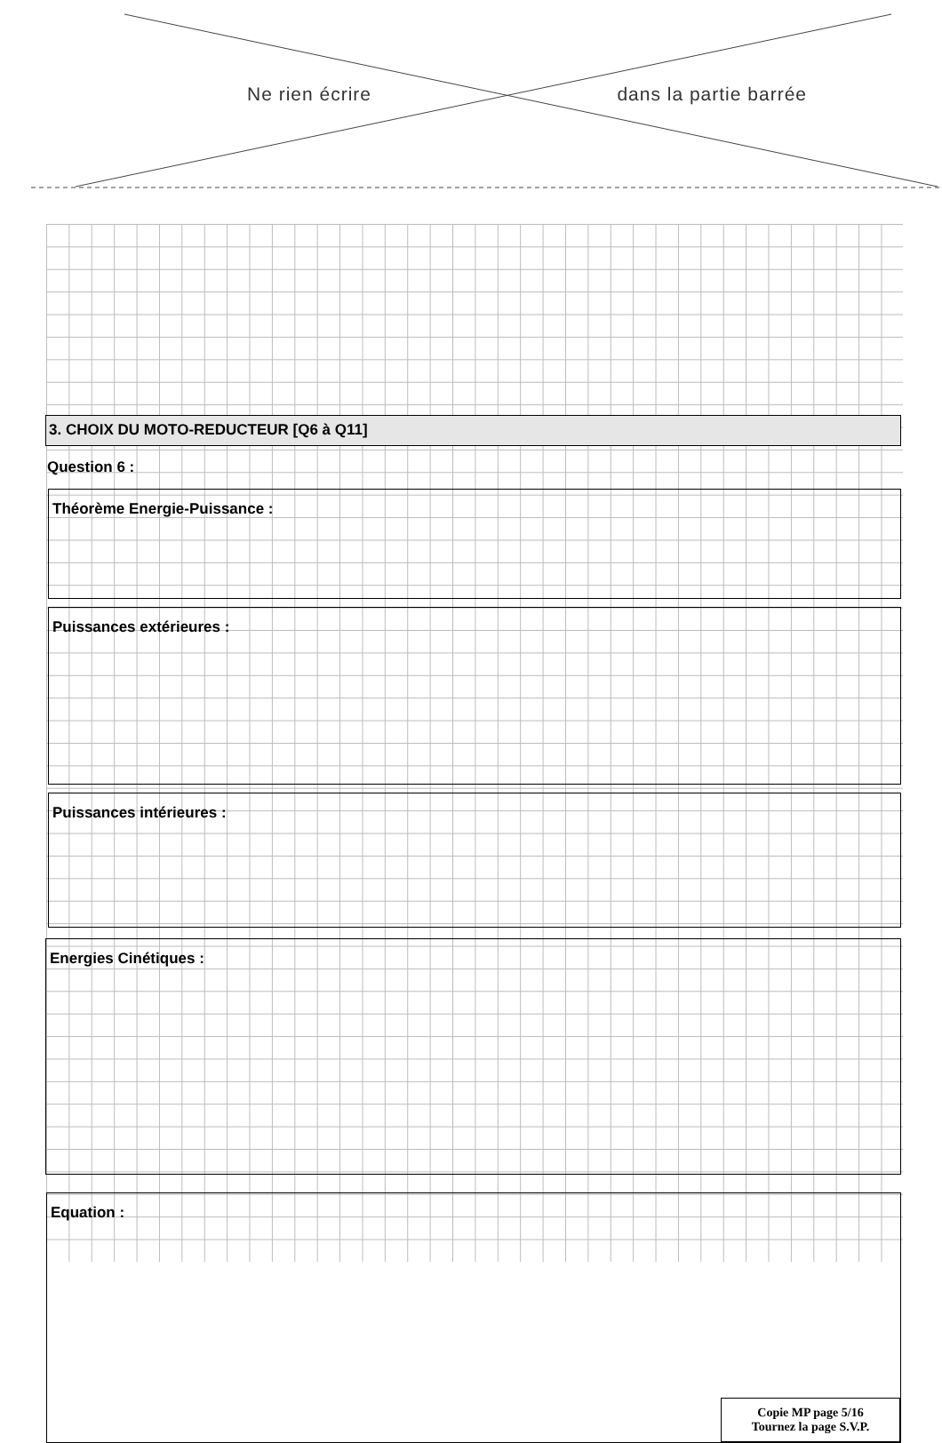Ne rien écrire dans la partie barrée
3. CHOIX DU MOTO-REDUCTEUR [Q6 à Q11]
Question 6 :
Théorème Energie-Puissance :
Puissances extérieures :
Puissances intérieures :
Energies Cinétiques :
Equation :
Copie MP page 5/16
Tournez la page S.V.P.